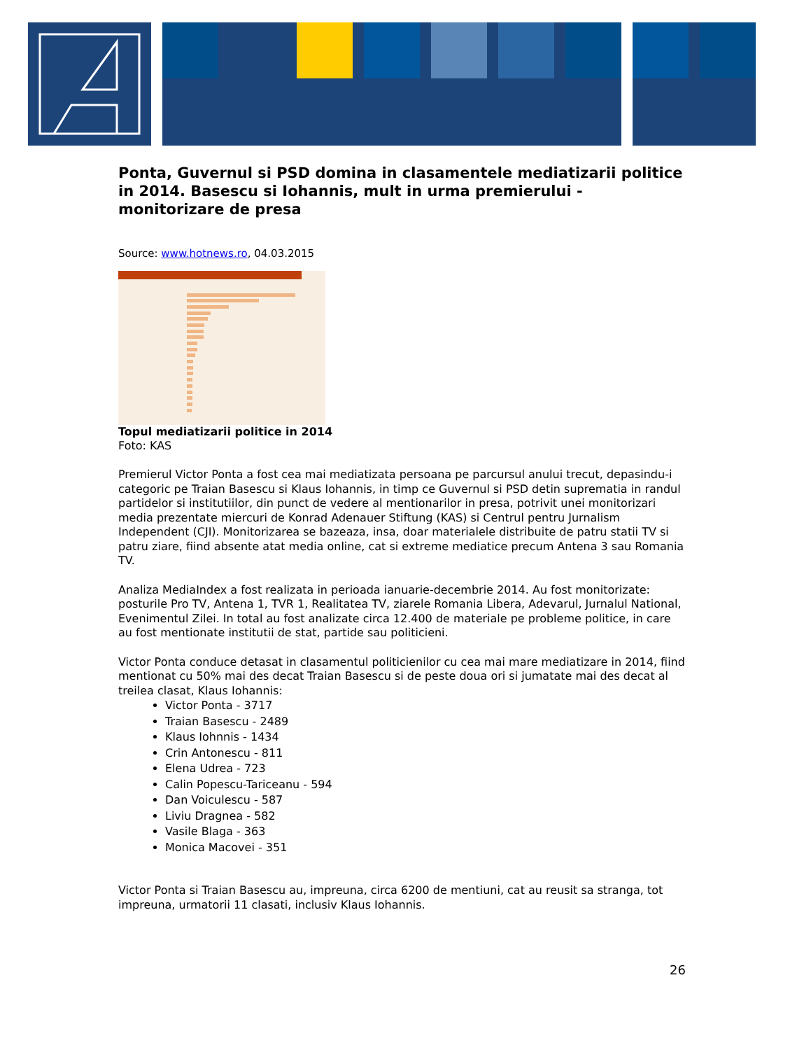Ponta, Guvernul si PSD domina in clasamentele mediatizarii politice in 2014. Basescu si Iohannis, mult in urma premierului - monitorizare de presa
Source: www.hotnews.ro, 04.03.2015
Topul mediatizarii politice in 2014
Foto: KAS
Premierul Victor Ponta a fost cea mai mediatizata persoana pe parcursul anului trecut, depasindu-i categoric pe Traian Basescu si Klaus Iohannis, in timp ce Guvernul si PSD detin suprematia in randul partidelor si institutiilor, din punct de vedere al mentionarilor in presa, potrivit unei monitorizari media prezentate miercuri de Konrad Adenauer Stiftung (KAS) si Centrul pentru Jurnalism Independent (CJI). Monitorizarea se bazeaza, insa, doar materialele distribuite de patru statii TV si patru ziare, fiind absente atat media online, cat si extreme mediatice precum Antena 3 sau Romania TV.
Analiza MediaIndex a fost realizata in perioada ianuarie-decembrie 2014. Au fost monitorizate: posturile Pro TV, Antena 1, TVR 1, Realitatea TV, ziarele Romania Libera, Adevarul, Jurnalul National, Evenimentul Zilei. In total au fost analizate circa 12.400 de materiale pe probleme politice, in care au fost mentionate institutii de stat, partide sau politicieni.
Victor Ponta conduce detasat in clasamentul politicienilor cu cea mai mare mediatizare in 2014, fiind mentionat cu 50% mai des decat Traian Basescu si de peste doua ori si jumatate mai des decat al treilea clasat, Klaus Iohannis:
Victor Ponta - 3717
Traian Basescu - 2489
Klaus Iohnnis - 1434
Crin Antonescu - 811
Elena Udrea - 723
Calin Popescu-Tariceanu - 594
Dan Voiculescu - 587
Liviu Dragnea - 582
Vasile Blaga - 363
Monica Macovei - 351
Victor Ponta si Traian Basescu au, impreuna, circa 6200 de mentiuni, cat au reusit sa stranga, tot impreuna, urmatorii 11 clasati, inclusiv Klaus Iohannis.
26